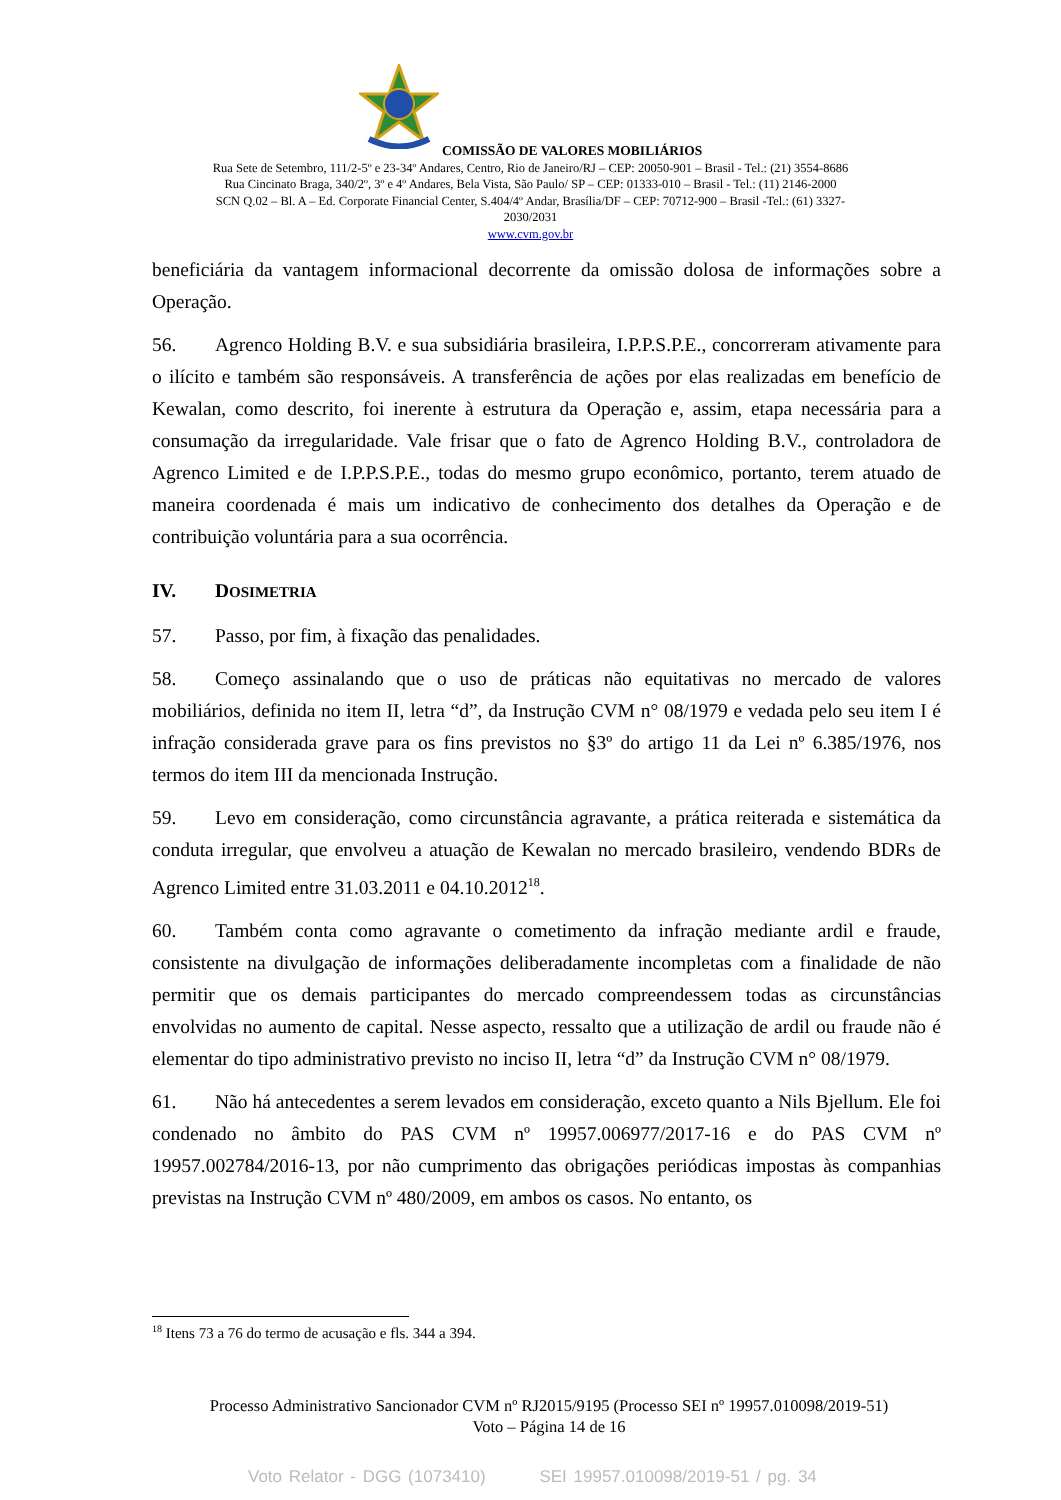COMISSÃO DE VALORES MOBILIÁRIOS
Rua Sete de Setembro, 111/2-5º e 23-34º Andares, Centro, Rio de Janeiro/RJ – CEP: 20050-901 – Brasil - Tel.: (21) 3554-8686
Rua Cincinato Braga, 340/2º, 3º e 4º Andares, Bela Vista, São Paulo/ SP – CEP: 01333-010 – Brasil - Tel.: (11) 2146-2000
SCN Q.02 – Bl. A – Ed. Corporate Financial Center, S.404/4º Andar, Brasília/DF – CEP: 70712-900 – Brasil -Tel.: (61) 3327-
2030/2031
www.cvm.gov.br
beneficiária da vantagem informacional decorrente da omissão dolosa de informações sobre a Operação.
56. Agrenco Holding B.V. e sua subsidiária brasileira, I.P.P.S.P.E., concorreram ativamente para o ilícito e também são responsáveis. A transferência de ações por elas realizadas em benefício de Kewalan, como descrito, foi inerente à estrutura da Operação e, assim, etapa necessária para a consumação da irregularidade. Vale frisar que o fato de Agrenco Holding B.V., controladora de Agrenco Limited e de I.P.P.S.P.E., todas do mesmo grupo econômico, portanto, terem atuado de maneira coordenada é mais um indicativo de conhecimento dos detalhes da Operação e de contribuição voluntária para a sua ocorrência.
IV. DOSIMETRIA
57. Passo, por fim, à fixação das penalidades.
58. Começo assinalando que o uso de práticas não equitativas no mercado de valores mobiliários, definida no item II, letra “d”, da Instrução CVM n° 08/1979 e vedada pelo seu item I é infração considerada grave para os fins previstos no §3º do artigo 11 da Lei nº 6.385/1976, nos termos do item III da mencionada Instrução.
59. Levo em consideração, como circunstância agravante, a prática reiterada e sistemática da conduta irregular, que envolveu a atuação de Kewalan no mercado brasileiro, vendendo BDRs de Agrenco Limited entre 31.03.2011 e 04.10.2012<sup>18</sup>.
60. Também conta como agravante o cometimento da infração mediante ardil e fraude, consistente na divulgação de informações deliberadamente incompletas com a finalidade de não permitir que os demais participantes do mercado compreendessem todas as circunstâncias envolvidas no aumento de capital. Nesse aspecto, ressalto que a utilização de ardil ou fraude não é elementar do tipo administrativo previsto no inciso II, letra “d” da Instrução CVM n° 08/1979.
61. Não há antecedentes a serem levados em consideração, exceto quanto a Nils Bjellum. Ele foi condenado no âmbito do PAS CVM nº 19957.006977/2017-16 e do PAS CVM nº 19957.002784/2016-13, por não cumprimento das obrigações periódicas impostas às companhias previstas na Instrução CVM nº 480/2009, em ambos os casos. No entanto, os
<sup>18</sup> Itens 73 a 76 do termo de acusação e fls. 344 a 394.
Processo Administrativo Sancionador CVM nº RJ2015/9195 (Processo SEI nº 19957.010098/2019-51)
Voto – Página 14 de 16
Voto Relator - DGG (1073410) SEI 19957.010098/2019-51 / pg. 34